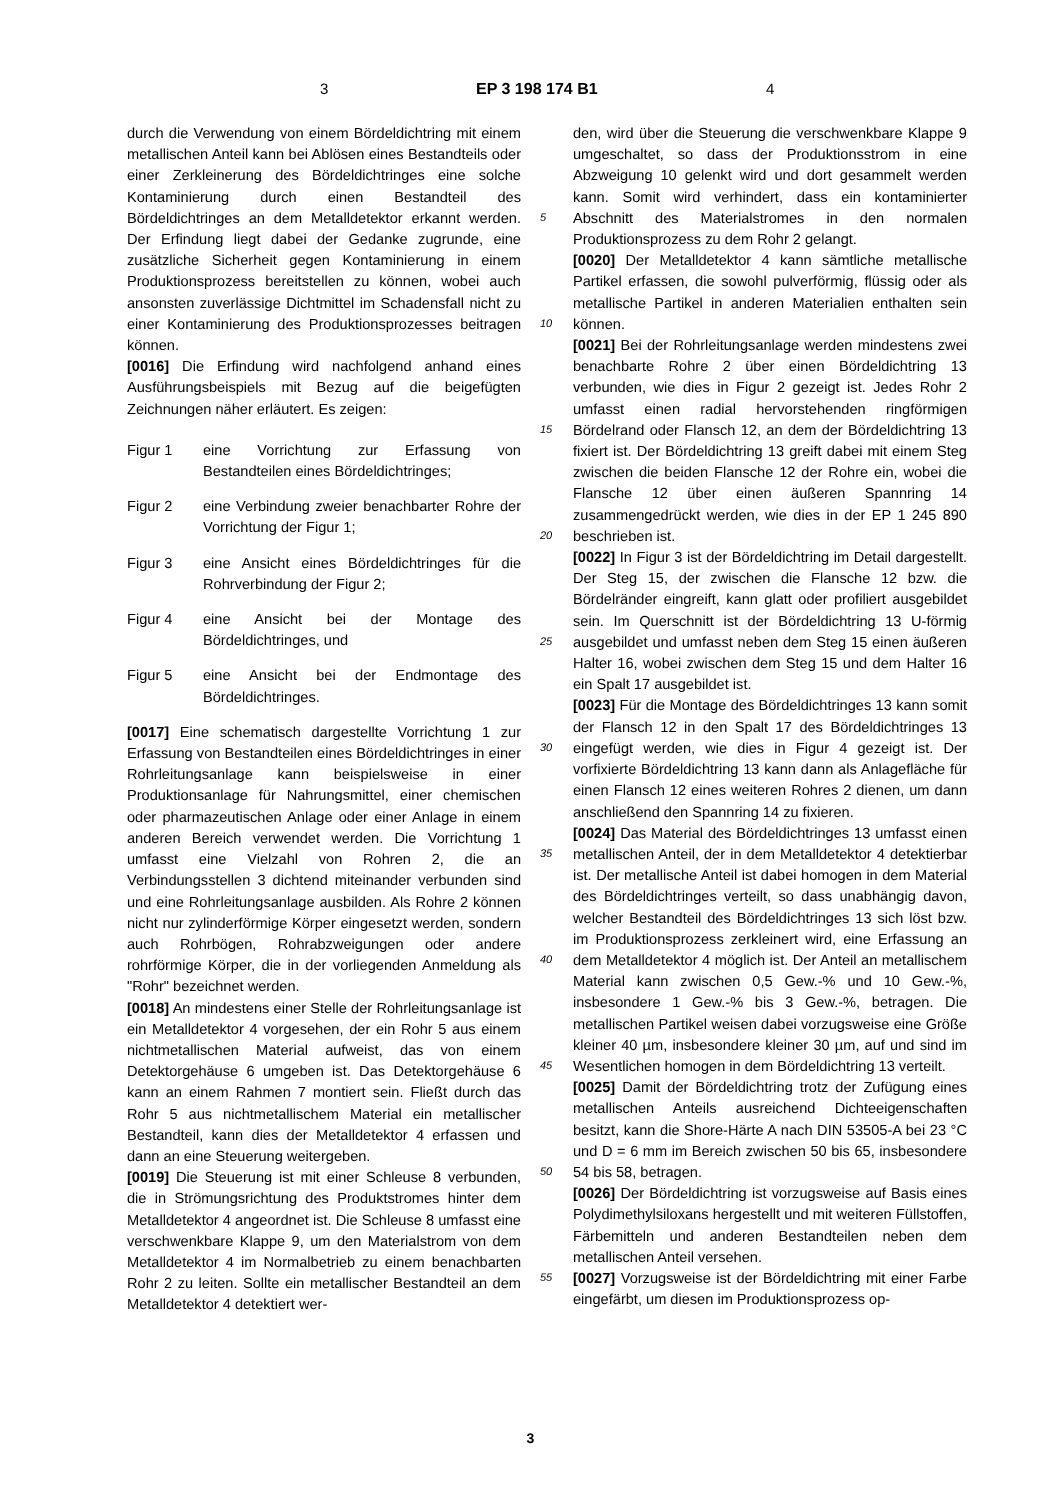3 EP 3 198 174 B1 4
durch die Verwendung von einem Bördeldichtring mit einem metallischen Anteil kann bei Ablösen eines Bestandteils oder einer Zerkleinerung des Bördeldichtringes eine solche Kontaminierung durch einen Bestandteil des Bördeldichtringes an dem Metalldetektor erkannt werden. Der Erfindung liegt dabei der Gedanke zugrunde, eine zusätzliche Sicherheit gegen Kontaminierung in einem Produktionsprozess bereitstellen zu können, wobei auch ansonsten zuverlässige Dichtmittel im Schadensfall nicht zu einer Kontaminierung des Produktionsprozesses beitragen können.
[0016] Die Erfindung wird nachfolgend anhand eines Ausführungsbeispiels mit Bezug auf die beigefügten Zeichnungen näher erläutert. Es zeigen:
Figur 1 eine Vorrichtung zur Erfassung von Bestandteilen eines Bördeldichtringes;
Figur 2 eine Verbindung zweier benachbarter Rohre der Vorrichtung der Figur 1;
Figur 3 eine Ansicht eines Bördeldichtringes für die Rohrverbindung der Figur 2;
Figur 4 eine Ansicht bei der Montage des Bördeldichtringes, und
Figur 5 eine Ansicht bei der Endmontage des Bördeldichtringes.
[0017] Eine schematisch dargestellte Vorrichtung 1 zur Erfassung von Bestandteilen eines Bördeldichtringes in einer Rohrleitungsanlage kann beispielsweise in einer Produktionsanlage für Nahrungsmittel, einer chemischen oder pharmazeutischen Anlage oder einer Anlage in einem anderen Bereich verwendet werden. Die Vorrichtung 1 umfasst eine Vielzahl von Rohren 2, die an Verbindungsstellen 3 dichtend miteinander verbunden sind und eine Rohrleitungsanlage ausbilden. Als Rohre 2 können nicht nur zylinderförmige Körper eingesetzt werden, sondern auch Rohrbögen, Rohrabzweigungen oder andere rohrförmige Körper, die in der vorliegenden Anmeldung als "Rohr" bezeichnet werden.
[0018] An mindestens einer Stelle der Rohrleitungsanlage ist ein Metalldetektor 4 vorgesehen, der ein Rohr 5 aus einem nichtmetallischen Material aufweist, das von einem Detektorgehäuse 6 umgeben ist. Das Detektorgehäuse 6 kann an einem Rahmen 7 montiert sein. Fließt durch das Rohr 5 aus nichtmetallischem Material ein metallischer Bestandteil, kann dies der Metalldetektor 4 erfassen und dann an eine Steuerung weitergeben.
[0019] Die Steuerung ist mit einer Schleuse 8 verbunden, die in Strömungsrichtung des Produktstromes hinter dem Metalldetektor 4 angeordnet ist. Die Schleuse 8 umfasst eine verschwenkbare Klappe 9, um den Materialstrom von dem Metalldetektor 4 im Normalbetrieb zu einem benachbarten Rohr 2 zu leiten. Sollte ein metallischer Bestandteil an dem Metalldetektor 4 detektiert wer-
den, wird über die Steuerung die verschwenkbare Klappe 9 umgeschaltet, so dass der Produktionsstrom in eine Abzweigung 10 gelenkt wird und dort gesammelt werden kann. Somit wird verhindert, dass ein kontaminierter Abschnitt des Materialstromes in den normalen Produktionsprozess zu dem Rohr 2 gelangt.
[0020] Der Metalldetektor 4 kann sämtliche metallische Partikel erfassen, die sowohl pulverförmig, flüssig oder als metallische Partikel in anderen Materialien enthalten sein können.
[0021] Bei der Rohrleitungsanlage werden mindestens zwei benachbarte Rohre 2 über einen Bördeldichtring 13 verbunden, wie dies in Figur 2 gezeigt ist. Jedes Rohr 2 umfasst einen radial hervorstehenden ringförmigen Bördelrand oder Flansch 12, an dem der Bördeldichtring 13 fixiert ist. Der Bördeldichtring 13 greift dabei mit einem Steg zwischen die beiden Flansche 12 der Rohre ein, wobei die Flansche 12 über einen äußeren Spannring 14 zusammengedrückt werden, wie dies in der EP 1 245 890 beschrieben ist.
[0022] In Figur 3 ist der Bördeldichtring im Detail dargestellt. Der Steg 15, der zwischen die Flansche 12 bzw. die Bördelränder eingreift, kann glatt oder profiliert ausgebildet sein. Im Querschnitt ist der Bördeldichtring 13 U-förmig ausgebildet und umfasst neben dem Steg 15 einen äußeren Halter 16, wobei zwischen dem Steg 15 und dem Halter 16 ein Spalt 17 ausgebildet ist.
[0023] Für die Montage des Bördeldichtringes 13 kann somit der Flansch 12 in den Spalt 17 des Bördeldichtringes 13 eingefügt werden, wie dies in Figur 4 gezeigt ist. Der vorfixierte Bördeldichtring 13 kann dann als Anlagefläche für einen Flansch 12 eines weiteren Rohres 2 dienen, um dann anschließend den Spannring 14 zu fixieren.
[0024] Das Material des Bördeldichtringes 13 umfasst einen metallischen Anteil, der in dem Metalldetektor 4 detektierbar ist. Der metallische Anteil ist dabei homogen in dem Material des Bördeldichtringes verteilt, so dass unabhängig davon, welcher Bestandteil des Bördeldichtringes 13 sich löst bzw. im Produktionsprozess zerkleinert wird, eine Erfassung an dem Metalldetektor 4 möglich ist. Der Anteil an metallischem Material kann zwischen 0,5 Gew.-% und 10 Gew.-%, insbesondere 1 Gew.-% bis 3 Gew.-%, betragen. Die metallischen Partikel weisen dabei vorzugsweise eine Größe kleiner 40 µm, insbesondere kleiner 30 µm, auf und sind im Wesentlichen homogen in dem Bördeldichtring 13 verteilt.
[0025] Damit der Bördeldichtring trotz der Zufügung eines metallischen Anteils ausreichend Dichteeigenschaften besitzt, kann die Shore-Härte A nach DIN 53505-A bei 23 °C und D = 6 mm im Bereich zwischen 50 bis 65, insbesondere 54 bis 58, betragen.
[0026] Der Bördeldichtring ist vorzugsweise auf Basis eines Polydimethylsiloxans hergestellt und mit weiteren Füllstoffen, Färbemitteln und anderen Bestandteilen neben dem metallischen Anteil versehen.
[0027] Vorzugsweise ist der Bördeldichtring mit einer Farbe eingefärbt, um diesen im Produktionsprozess op-
5
10
15
20
25
30
35
40
45
50
55
3